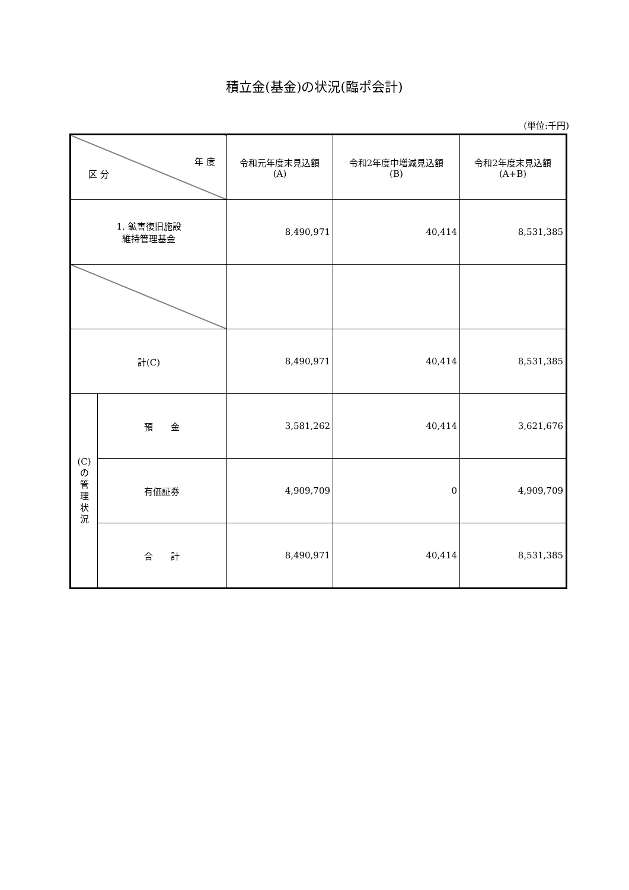積立金(基金)の状況(臨ポ会計)
(単位:千円)
| 年 度 区 分 | | 令和元年度末見込額 (A) | 令和2年度中増減見込額 (B) | 令和2年度末見込額 (A+B) |
| --- | --- | --- | --- | --- |
| 1. 鉱害復旧施設 維持管理基金 | | 8,490,971 | 40,414 | 8,531,385 |
| 計(C) | | 8,490,971 | 40,414 | 8,531,385 |
| (C) の 管 理 状 況 | 預 金 | 3,581,262 | 40,414 | 3,621,676 |
| | 有価証券 | 4,909,709 | 0 | 4,909,709 |
| | 合 計 | 8,490,971 | 40,414 | 8,531,385 |